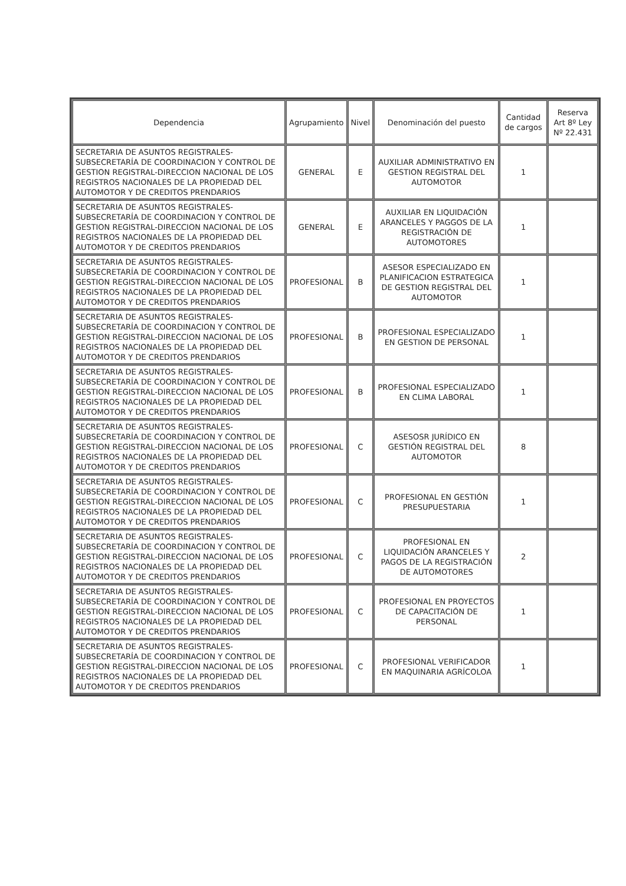| Dependencia | Agrupamiento | Nivel | Denominación del puesto | Cantidad de cargos | Reserva Art 8º Ley Nº 22.431 |
| --- | --- | --- | --- | --- | --- |
| SECRETARIA DE ASUNTOS REGISTRALES-SUBSECRETARÍA DE COORDINACION Y CONTROL DE GESTION REGISTRAL-DIRECCION NACIONAL DE LOS REGISTROS NACIONALES DE LA PROPIEDAD DEL AUTOMOTOR Y DE CREDITOS PRENDARIOS | GENERAL | E | AUXILIAR ADMINISTRATIVO EN GESTION REGISTRAL DEL AUTOMOTOR | 1 | |
| SECRETARIA DE ASUNTOS REGISTRALES-SUBSECRETARÍA DE COORDINACION Y CONTROL DE GESTION REGISTRAL-DIRECCION NACIONAL DE LOS REGISTROS NACIONALES DE LA PROPIEDAD DEL AUTOMOTOR Y DE CREDITOS PRENDARIOS | GENERAL | E | AUXILIAR EN LIQUIDACIÓN ARANCELES Y PAGGOS DE LA REGISTRACIÓN DE AUTOMOTORES | 1 | |
| SECRETARIA DE ASUNTOS REGISTRALES-SUBSECRETARÍA DE COORDINACION Y CONTROL DE GESTION REGISTRAL-DIRECCION NACIONAL DE LOS REGISTROS NACIONALES DE LA PROPIEDAD DEL AUTOMOTOR Y DE CREDITOS PRENDARIOS | PROFESIONAL | B | ASESOR ESPECIALIZADO EN PLANIFICACION ESTRATEGICA DE GESTION REGISTRAL DEL AUTOMOTOR | 1 | |
| SECRETARIA DE ASUNTOS REGISTRALES-SUBSECRETARÍA DE COORDINACION Y CONTROL DE GESTION REGISTRAL-DIRECCION NACIONAL DE LOS REGISTROS NACIONALES DE LA PROPIEDAD DEL AUTOMOTOR Y DE CREDITOS PRENDARIOS | PROFESIONAL | B | PROFESIONAL ESPECIALIZADO EN GESTION DE PERSONAL | 1 | |
| SECRETARIA DE ASUNTOS REGISTRALES-SUBSECRETARÍA DE COORDINACION Y CONTROL DE GESTION REGISTRAL-DIRECCION NACIONAL DE LOS REGISTROS NACIONALES DE LA PROPIEDAD DEL AUTOMOTOR Y DE CREDITOS PRENDARIOS | PROFESIONAL | B | PROFESIONAL ESPECIALIZADO EN CLIMA LABORAL | 1 | |
| SECRETARIA DE ASUNTOS REGISTRALES-SUBSECRETARÍA DE COORDINACION Y CONTROL DE GESTION REGISTRAL-DIRECCION NACIONAL DE LOS REGISTROS NACIONALES DE LA PROPIEDAD DEL AUTOMOTOR Y DE CREDITOS PRENDARIOS | PROFESIONAL | C | ASESOSR JURÍDICO EN GESTIÓN REGISTRAL DEL AUTOMOTOR | 8 | |
| SECRETARIA DE ASUNTOS REGISTRALES-SUBSECRETARÍA DE COORDINACION Y CONTROL DE GESTION REGISTRAL-DIRECCION NACIONAL DE LOS REGISTROS NACIONALES DE LA PROPIEDAD DEL AUTOMOTOR Y DE CREDITOS PRENDARIOS | PROFESIONAL | C | PROFESIONAL EN GESTIÓN PRESUPUESTARIA | 1 | |
| SECRETARIA DE ASUNTOS REGISTRALES-SUBSECRETARÍA DE COORDINACION Y CONTROL DE GESTION REGISTRAL-DIRECCION NACIONAL DE LOS REGISTROS NACIONALES DE LA PROPIEDAD DEL AUTOMOTOR Y DE CREDITOS PRENDARIOS | PROFESIONAL | C | PROFESIONAL EN LIQUIDACIÓN ARANCELES Y PAGOS DE LA REGISTRACIÓN DE AUTOMOTORES | 2 | |
| SECRETARIA DE ASUNTOS REGISTRALES-SUBSECRETARÍA DE COORDINACION Y CONTROL DE GESTION REGISTRAL-DIRECCION NACIONAL DE LOS REGISTROS NACIONALES DE LA PROPIEDAD DEL AUTOMOTOR Y DE CREDITOS PRENDARIOS | PROFESIONAL | C | PROFESIONAL EN PROYECTOS DE CAPACITACIÓN DE PERSONAL | 1 | |
| SECRETARIA DE ASUNTOS REGISTRALES-SUBSECRETARÍA DE COORDINACION Y CONTROL DE GESTION REGISTRAL-DIRECCION NACIONAL DE LOS REGISTROS NACIONALES DE LA PROPIEDAD DEL AUTOMOTOR Y DE CREDITOS PRENDARIOS | PROFESIONAL | C | PROFESIONAL VERIFICADOR EN MAQUINARIA AGRÍCOLOA | 1 | |